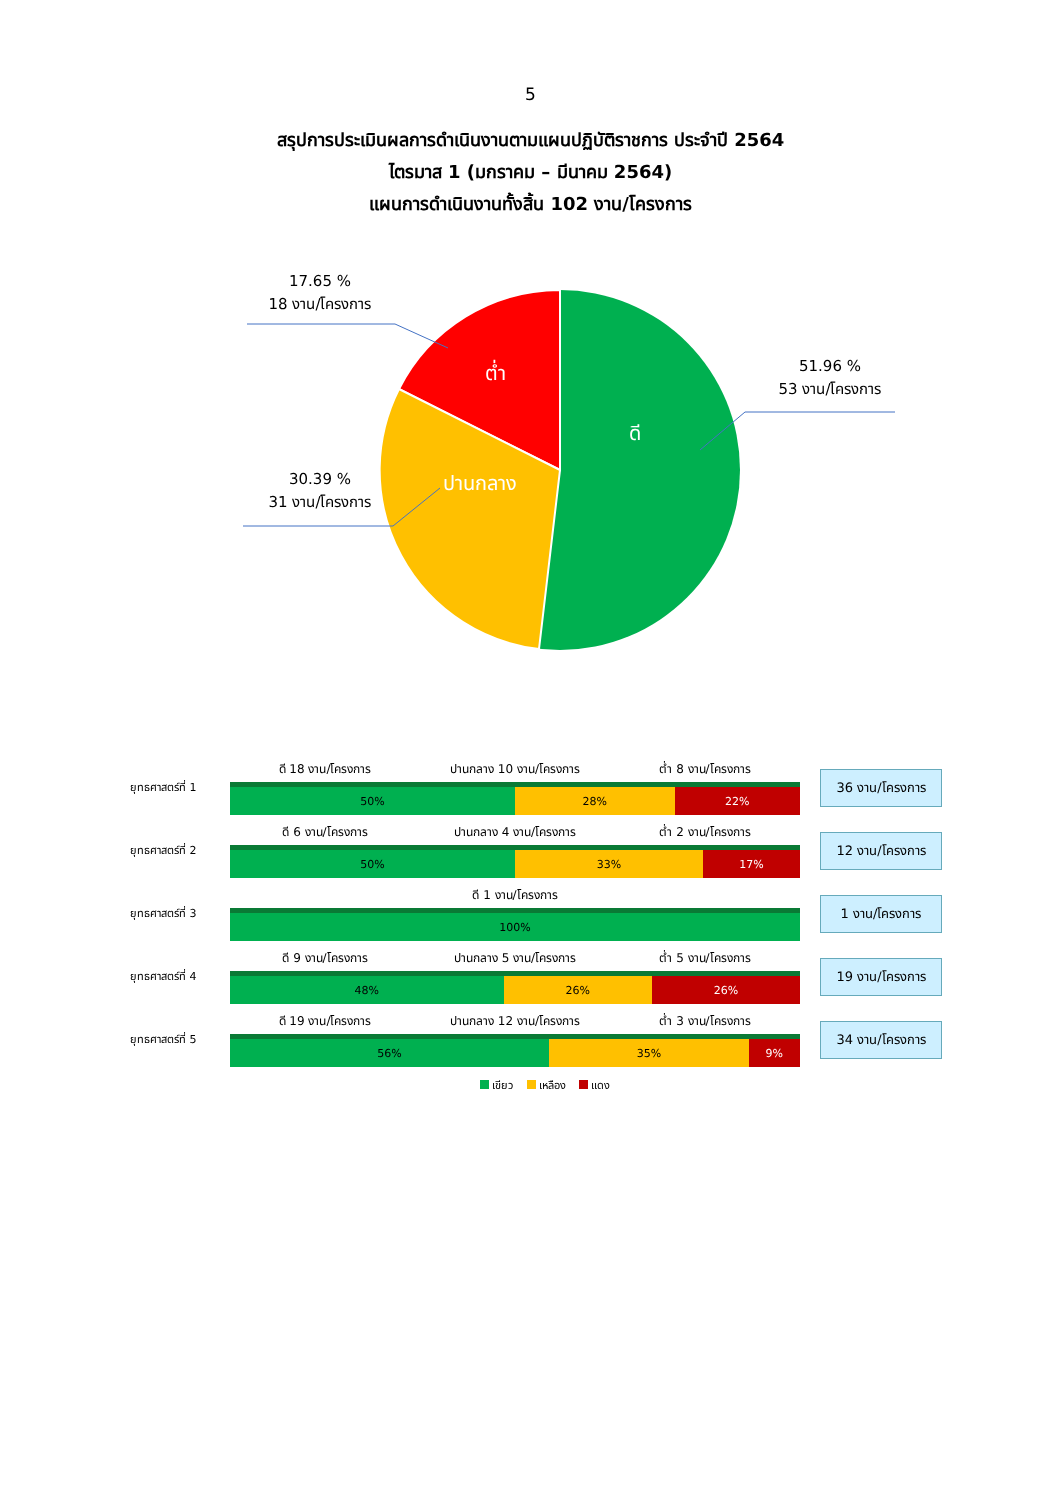5
สรุปการประเมินผลการดำเนินงานตามแผนปฏิบัติราชการ ประจำปี 2564
ไตรมาส 1 (มกราคม – มีนาคม 2564)
แผนการดำเนินงานทั้งสิ้น 102 งาน/โครงการ
ต่ำ
ดี
ปานกลาง
17.65 %
18 งาน/โครงการ
51.96 %
53 งาน/โครงการ
30.39 %
31 งาน/โครงการ
ยุทธศาสตร์ที่ 1
ดี 18 งาน/โครงการ ปานกลาง 10 งาน/โครงการ ต่ำ 8 งาน/โครงการ
50% 28% 22%
36 งาน/โครงการ
ยุทธศาสตร์ที่ 2
ดี 6 งาน/โครงการ ปานกลาง 4 งาน/โครงการ ต่ำ 2 งาน/โครงการ
50% 33% 17%
12 งาน/โครงการ
ยุทธศาสตร์ที่ 3
ดี 1 งาน/โครงการ
100%
1 งาน/โครงการ
ยุทธศาสตร์ที่ 4
ดี 9 งาน/โครงการ ปานกลาง 5 งาน/โครงการ ต่ำ 5 งาน/โครงการ
48% 26% 26%
19 งาน/โครงการ
ยุทธศาสตร์ที่ 5
ดี 19 งาน/โครงการ ปานกลาง 12 งาน/โครงการ ต่ำ 3 งาน/โครงการ
56% 35% 9%
34 งาน/โครงการ
เขียว เหลือง แดง